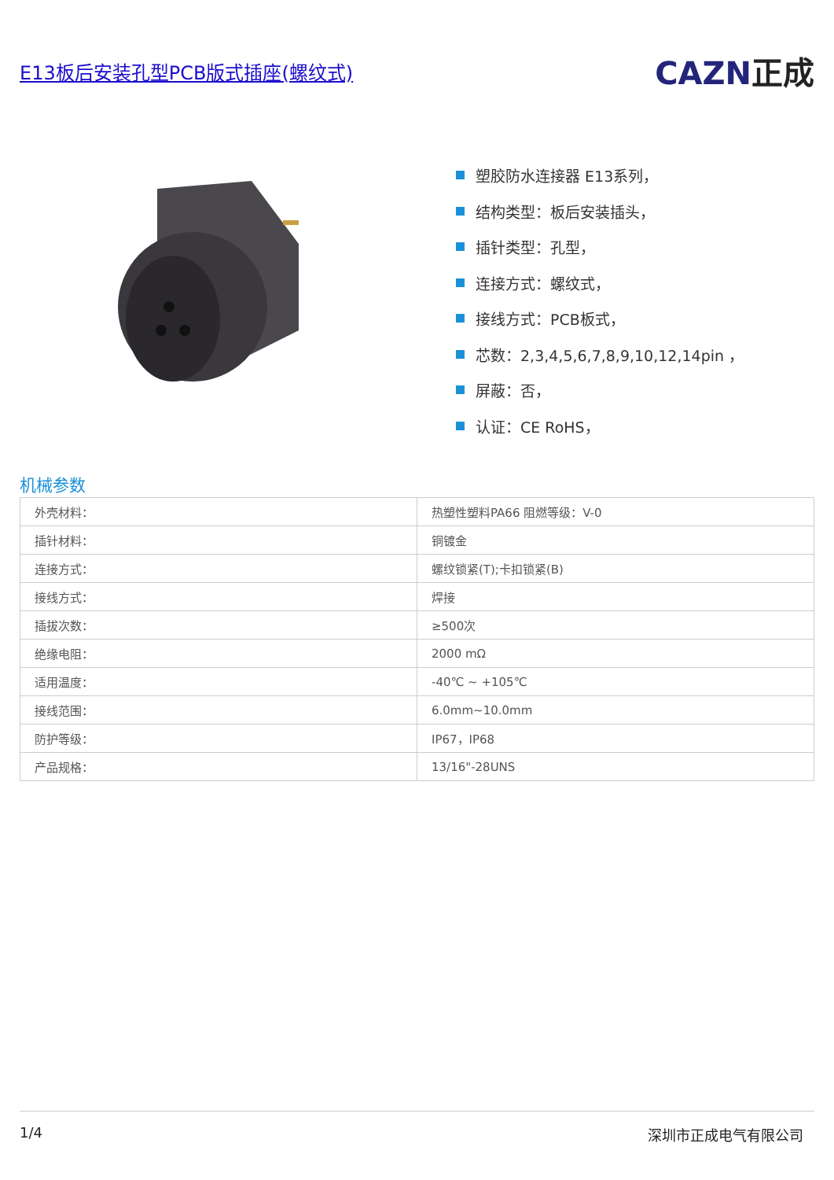E13板后安装孔型PCB版式插座(螺纹式)
CAZN正成
塑胶防水连接器 E13系列，
结构类型：板后安装插头，
插针类型：孔型，
连接方式：螺纹式，
接线方式：PCB板式，
芯数：2,3,4,5,6,7,8,9,10,12,14pin ，
屏蔽：否，
认证：CE RoHS，
机械参数
| 外壳材料： | 热塑性塑料PA66 阻燃等级：V-0 |
| 插针材料： | 铜镀金 |
| 连接方式： | 螺纹锁紧(T);卡扣锁紧(B) |
| 接线方式： | 焊接 |
| 插拔次数： | ≥500次 |
| 绝缘电阻： | 2000 mΩ |
| 适用温度： | -40℃ ~ +105℃ |
| 接线范围： | 6.0mm~10.0mm |
| 防护等级： | IP67，IP68 |
| 产品规格： | 13/16"-28UNS |
1/4 深圳市正成电气有限公司